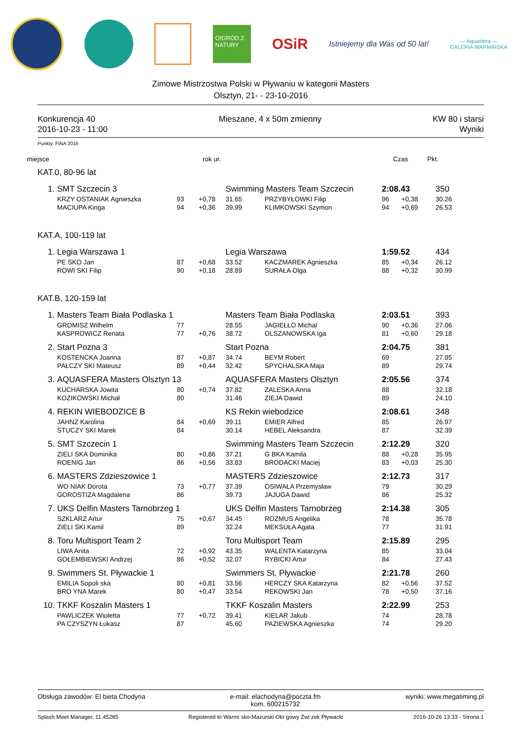O!GRÓD Z NATURY
OSiR
Istniejemy dla Was od 50 lat!
— Aquasfera —
GALERIA WARMIŃSKA
Zimowe Mistrzostwa Polski w Pływaniu w kategorii Masters
Olsztyn, 21- - 23-10-2016
Konkurencja 40
2016-10-23 - 11:00
Mieszane, 4 x 50m zmienny KW 80 i starsi
Wyniki
Punkty: FINA 2016
| miejsce | rok ur. | Czas | Pkt. |
| KAT.0, 80-96 lat | | | | | | | | |
| 1. | SMT Szczecin 3 | | | Swimming Masters Team Szczecin | | 2:08.43 | | 350 |
| | KRZY OSTANIAK Agnieszka | 93 | +0,78 | 31.65 | PRZYBYŁOWKI Filip | 96 | +0,38 | 30.26 |
| | MACIUPA Kinga | 94 | +0,36 | 39.99 | KLIMKOWSKI Szymon | 94 | +0,69 | 26.53 |
| KAT.A, 100-119 lat | | | | | | | | |
| 1. | Legia Warszawa 1 | | | Legia Warszawa | | 1:59.52 | | 434 |
| | PE SKO Jan | 87 | +0,68 | 33.52 | KACZMAREK Agnieszka | 85 | +0,34 | 26.12 |
| | ROWI SKI Filip | 90 | +0,18 | 28.89 | SURAŁA Olga | 88 | +0,32 | 30.99 |
| KAT.B, 120-159 lat | | | | | | | | |
| 1. | Masters Team Biała Podlaska 1 | | | Masters Team Biała Podlaska | | 2:03.51 | | 393 |
| | GROMISZ Wilhelm | 77 | | 28.55 | JAGIEŁŁO Michal | 90 | +0,36 | 27.06 |
| | KASPROWICZ Renata | 77 | +0,76 | 38.72 | OLSZANOWSKA Iga | 81 | +0,60 | 29.18 |
| 2. | Start Pozna 3 | | | Start Pozna | | 2:04.75 | | 381 |
| | KOSTENCKA Joanna | 87 | +0,87 | 34.74 | BEYM Robert | 69 | | 27.85 |
| | PAŁCZY SKI Mateusz | 89 | +0,44 | 32.42 | SPYCHALSKA Maja | 89 | | 29.74 |
| 3. | AQUASFERA Masters Olsztyn 13 | | | AQUASFERA Masters Olsztyn | | 2:05.56 | | 374 |
| | KUCHARSKA Jowita | 80 | +0,74 | 37.82 | ZALESKA Anna | 88 | | 32.18 |
| | KOZIKOWSKI Michał | 80 | | 31.46 | ZIEJA Dawid | 89 | | 24.10 |
| 4. | REKIN WIEBODZICE B | | | KS Rekin wiebodzice | | 2:08.61 | | 348 |
| | JAHNZ Karolina | 84 | +0,69 | 39.11 | EMIER Alfred | 85 | | 26.97 |
| | STUCZY SKI Marek | 84 | | 30.14 | HEBEL Aleksandra | 87 | | 32.39 |
| 5. | SMT Szczecin 1 | | | Swimming Masters Team Szczecin | | 2:12.29 | | 320 |
| | ZIELI SKA Dominika | 80 | +0,86 | 37.21 | G BKA Kamila | 88 | +0,28 | 35.95 |
| | ROENIG Jan | 86 | +0,56 | 33.83 | BRODACKI Maciej | 83 | +0,03 | 25.30 |
| 6. | MASTERS Zdzieszowice 1 | | | MASTERS Zdzieszowice | | 2:12.73 | | 317 |
| | WO NIAK Dorota | 73 | +0,77 | 37.39 | OSIWAŁA Przemysław | 79 | | 30.29 |
| | GOROSTIZA Magdalena | 86 | | 39.73 | JAJUGA Dawid | 86 | | 25.32 |
| 7. | UKS Delfin Masters Tarnobrzeg 1 | | | UKS Delfin Masters Tarnobrzeg | | 2:14.38 | | 305 |
| | SZKLARZ Artur | 75 | +0,67 | 34.45 | ROZMUS Angelika | 78 | | 35.78 |
| | ZIELI SKI Kamil | 89 | | 32.24 | MEKSUŁA Agata | 77 | | 31.91 |
| 8. | Toru Multisport Team 2 | | | Toru Multisport Team | | 2:15.89 | | 295 |
| | LIWA Anita | 72 | +0,92 | 43.35 | WALENTA Katarzyna | 85 | | 33.04 |
| | GOŁEMBIEWSKI Andrzej | 86 | +0,52 | 32.07 | RYBICKI Artur | 84 | | 27.43 |
| 9. | Swimmers St. Pływackie 1 | | | Swimmers St. Pływackie | | 2:21.78 | | 260 |
| | EMILIA Sopoli ska | 80 | +0,81 | 33.56 | HERCZY SKA Katarzyna | 82 | +0,56 | 37.52 |
| | BRO YNA Marek | 80 | +0,47 | 33.54 | REKOWSKI Jan | 78 | +0,50 | 37.16 |
| 10. | TKKF Koszalin Masters 1 | | | TKKF Koszalin Masters | | 2:22.99 | | 253 |
| | PAWLICZEK Wioletta | 77 | +0,72 | 39.41 | KIELAR Jakub | 74 | | 28.78 |
| | PA CZYSZYN Łukasz | 87 | | 45.60 | PAZIEWSKA Agnieszka | 74 | | 29.20 |
Obsługa zawodów: El bieta Chodyna
e-mail: elachodyna@poczta.fm
kom. 600215732
wyniki: www.megatiming.pl
Splash Meet Manager, 11.45285 Registered to Warmi sko-Mazurski Okr gowy Zwi zek Pływacki
2016-10-26 13:33 - Strona 1